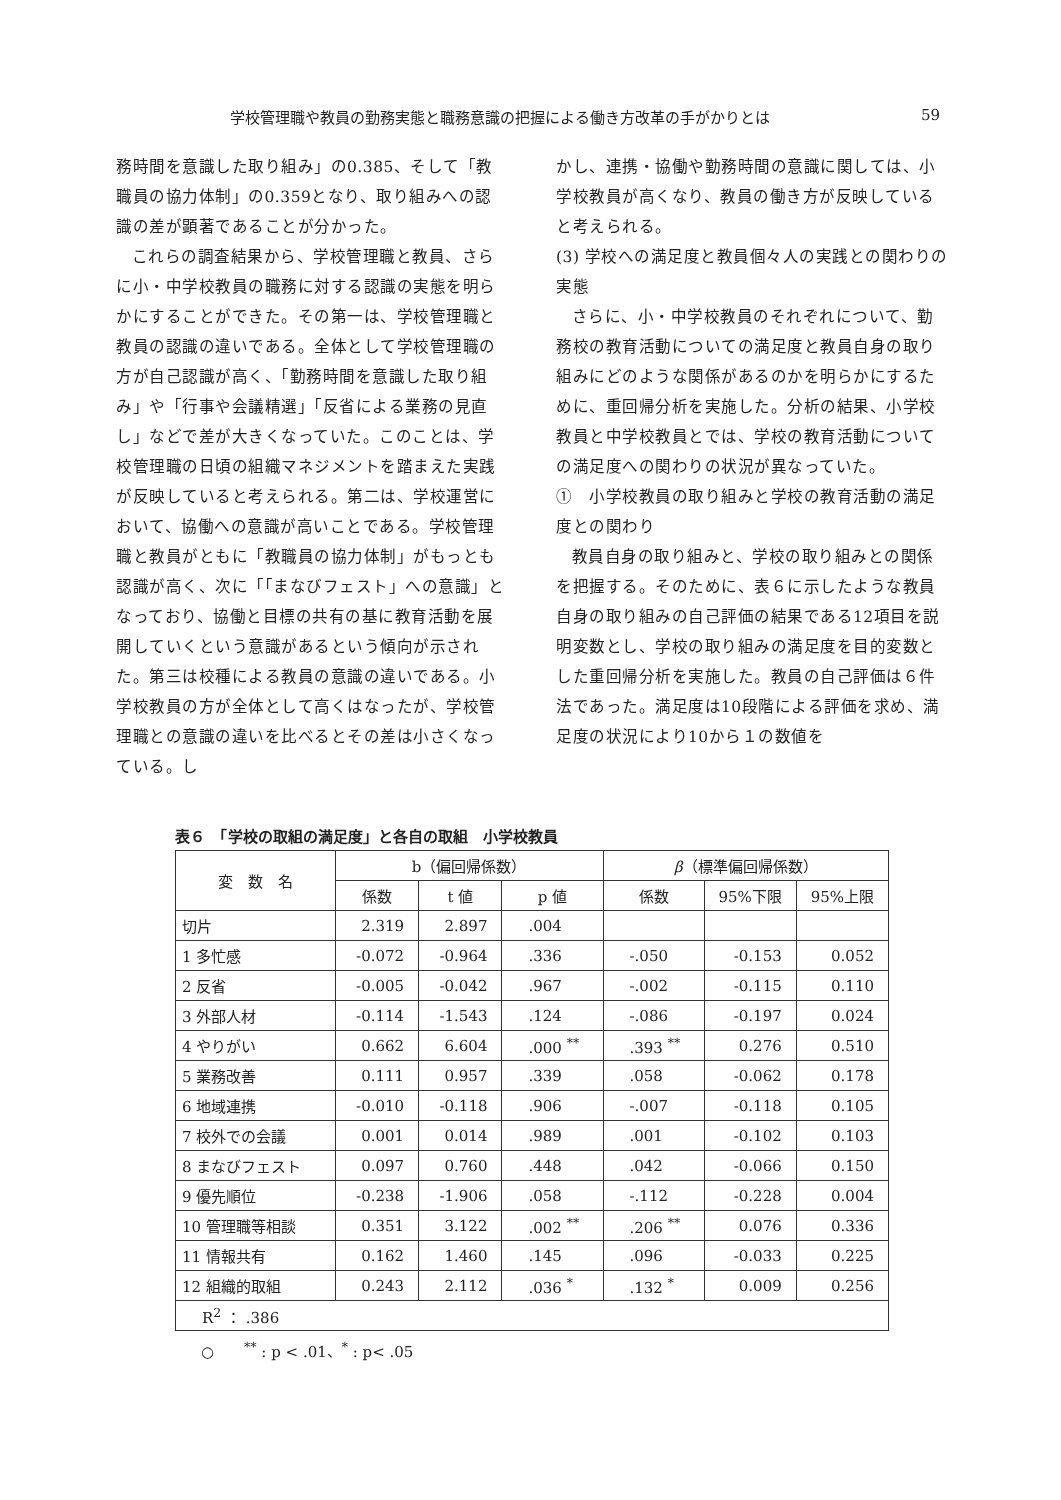学校管理職や教員の勤務実態と職務意識の把握による働き方改革の手がかりとは 59
務時間を意識した取り組み」の0.385、そして「教職員の協力体制」の0.359となり、取り組みへの認識の差が顕著であることが分かった。
これらの調査結果から、学校管理職と教員、さらに小・中学校教員の職務に対する認識の実態を明らかにすることができた。その第一は、学校管理職と教員の認識の違いである。全体として学校管理職の方が自己認識が高く、「勤務時間を意識した取り組み」や「行事や会議精選」「反省による業務の見直し」などで差が大きくなっていた。このことは、学校管理職の日頃の組織マネジメントを踏まえた実践が反映していると考えられる。第二は、学校運営において、協働への意識が高いことである。学校管理職と教員がともに「教職員の協力体制」がもっとも認識が高く、次に「「まなびフェスト」への意識」となっており、協働と目標の共有の基に教育活動を展開していくという意識があるという傾向が示された。第三は校種による教員の意識の違いである。小学校教員の方が全体として高くはなったが、学校管理職との意識の違いを比べるとその差は小さくなっている。し
かし、連携・協働や勤務時間の意識に関しては、小学校教員が高くなり、教員の働き方が反映していると考えられる。
(3) 学校への満足度と教員個々人の実践との関わりの実態
さらに、小・中学校教員のそれぞれについて、勤務校の教育活動についての満足度と教員自身の取り組みにどのような関係があるのかを明らかにするために、重回帰分析を実施した。分析の結果、小学校教員と中学校教員とでは、学校の教育活動についての満足度への関わりの状況が異なっていた。
①　小学校教員の取り組みと学校の教育活動の満足度との関わり
教員自身の取り組みと、学校の取り組みとの関係を把握する。そのために、表６に示したような教員自身の取り組みの自己評価の結果である12項目を説明変数とし、学校の取り組みの満足度を目的変数とした重回帰分析を実施した。教員の自己評価は６件法であった。満足度は10段階による評価を求め、満足度の状況により10から１の数値を
表６　「学校の取組の満足度」と各自の取組　小学校教員
| 変 数 名 | b（偏回帰係数） | | | β （標準偏回帰係数） | | |
| --- | --- | --- | --- | --- | --- | --- |
| | 係数 | t 値 | p 値 | 係数 | 95%下限 | 95%上限 |
| 切片 | 2.319 | 2.897 | .004 | | | |
| 1 多忙感 | -0.072 | -0.964 | .336 | -.050 | -0.153 | 0.052 |
| 2 反省 | -0.005 | -0.042 | .967 | -.002 | -0.115 | 0.110 |
| 3 外部人材 | -0.114 | -1.543 | .124 | -.086 | -0.197 | 0.024 |
| 4 やりがい | 0.662 | 6.604 | .000 <sup>**</sup> | .393 <sup>**</sup> | 0.276 | 0.510 |
| 5 業務改善 | 0.111 | 0.957 | .339 | .058 | -0.062 | 0.178 |
| 6 地域連携 | -0.010 | -0.118 | .906 | -.007 | -0.118 | 0.105 |
| 7 校外での会議 | 0.001 | 0.014 | .989 | .001 | -0.102 | 0.103 |
| 8 まなびフェスト | 0.097 | 0.760 | .448 | .042 | -0.066 | 0.150 |
| 9 優先順位 | -0.238 | -1.906 | .058 | -.112 | -0.228 | 0.004 |
| 10 管理職等相談 | 0.351 | 3.122 | .002 <sup>**</sup> | .206 <sup>**</sup> | 0.076 | 0.336 |
| 11 情報共有 | 0.162 | 1.460 | .145 | .096 | -0.033 | 0.225 |
| 12 組織的取組 | 0.243 | 2.112 | .036 <sup>*</sup> | .132 <sup>*</sup> | 0.009 | 0.256 |
| R<sup>2</sup> ： .386 | | | | | | |
○　　<sup>**</sup> : p < .01、<sup>*</sup> : p< .05